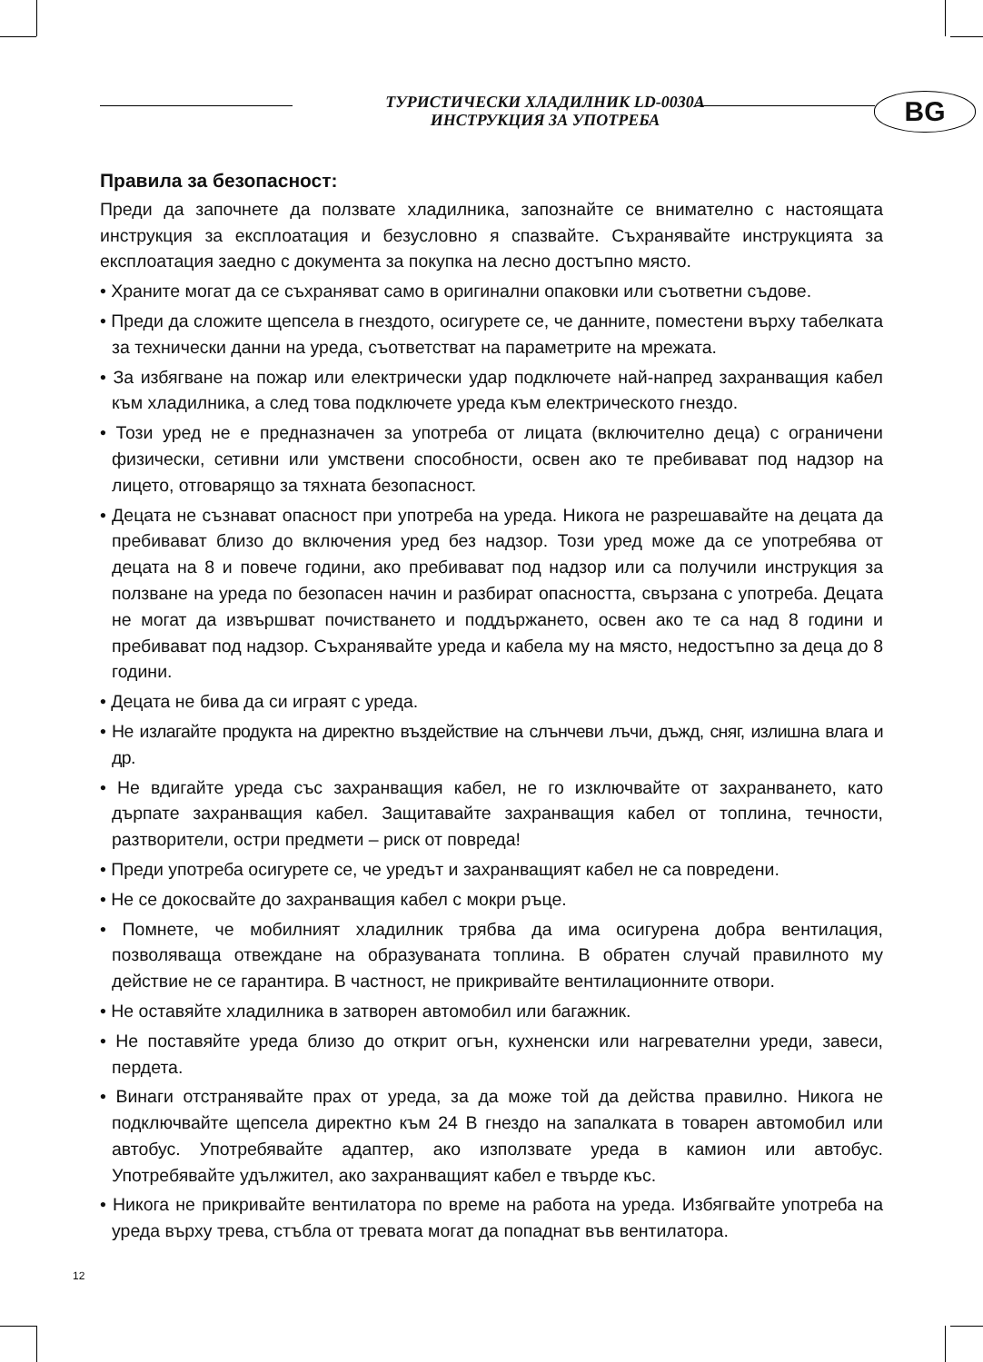ТУРИСТИЧЕСКИ ХЛАДИЛНИК LD-0030A
ИНСТРУКЦИЯ ЗА УПОТРЕБА
BG
Правила за безопасност:
Преди да започнете да ползвате хладилника, запознайте се внимателно с настоящата инструкция за експлоатация и безусловно я спазвайте. Съхранявайте инструкцията за експлоатация заедно с документа за покупка на лесно достъпно място.
• Храните могат да се съхраняват само в оригинални опаковки или съответни съдове.
• Преди да сложите щепсела в гнездото, осигурете се, че данните, поместени върху табелката за технически данни на уреда, съответстват на параметрите на мрежата.
• За избягване на пожар или електрически удар подключете най-напред захранващия кабел към хладилника, а след това подключете уреда към електрическото гнездо.
• Този уред не е предназначен за употреба от лицата (включително деца) с ограничени физически, сетивни или умствени способности, освен ако те пребивават под надзор на лицето, отговарящо за тяхната безопасност.
• Децата не съзнават опасност при употреба на уреда. Никога не разрешавайте на децата да пребивават близо до включения уред без надзор. Този уред може да се употребява от децата на 8 и повече години, ако пребивават под надзор или са получили инструкция за ползване на уреда по безопасен начин и разбират опасността, свързана с употреба. Децата не могат да извършват почистването и поддържането, освен ако те са над 8 години и пребивават под надзор. Съхранявайте уреда и кабела му на място, недостъпно за деца до 8 години.
• Децата не бива да си играят с уреда.
• Не излагайте продукта на директно въздействие на слънчеви лъчи, дъжд, сняг, излишна влага и др.
• Не вдигайте уреда със захранващия кабел, не го изключвайте от захранването, като дърпате захранващия кабел. Защитавайте захранващия кабел от топлина, течности, разтворители, остри предмети – риск от повреда!
• Преди употреба осигурете се, че уредът и захранващият кабел не са повредени.
• Не се докосвайте до захранващия кабел с мокри ръце.
• Помнете, че мобилният хладилник трябва да има осигурена добра вентилация, позволяваща отвеждане на образуваната топлина. В обратен случай правилното му действие не се гарантира. В частност, не прикривайте вентилационните отвори.
• Не оставяйте хладилника в затворен автомобил или багажник.
• Не поставяйте уреда близо до открит огън, кухненски или нагревателни уреди, завеси, пердета.
• Винаги отстранявайте прах от уреда, за да може той да действа правилно. Никога не подключвайте щепсела директно към 24 В гнездо на запалката в товарен автомобил или автобус. Употребявайте адаптер, ако използвате уреда в камион или автобус. Употребявайте удължител, ако захранващият кабел е твърде къс.
• Никога не прикривайте вентилатора по време на работа на уреда. Избягвайте употреба на уреда върху трева, стъбла от тревата могат да попаднат във вентилатора.
12